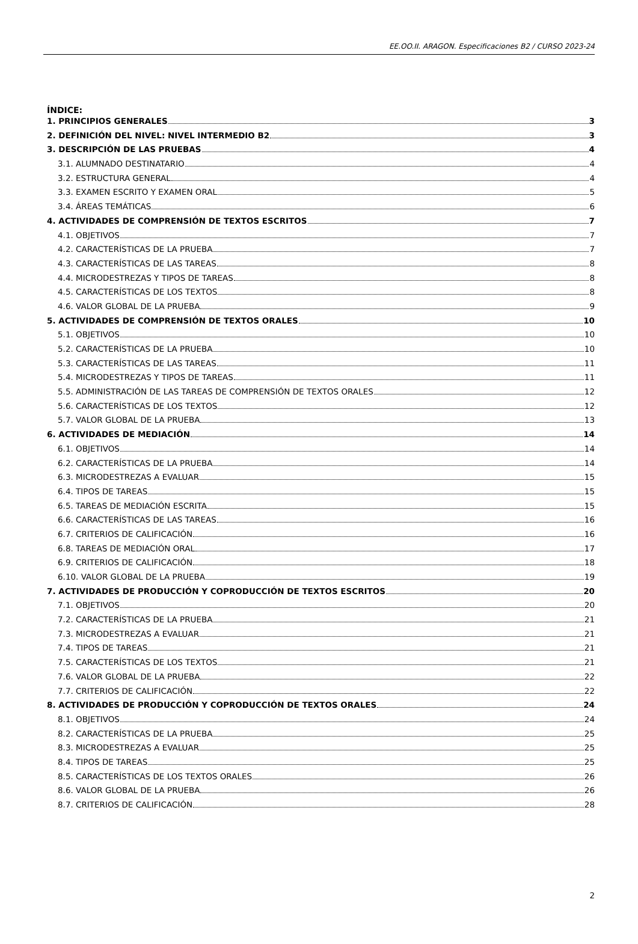EE.OO.II. ARAGON. Especificaciones B2 / CURSO 2023-24
ÍNDICE:
1. PRINCIPIOS GENERALES 3
2. DEFINICIÓN DEL NIVEL: NIVEL INTERMEDIO B2 3
3. DESCRIPCIÓN DE LAS PRUEBAS 4
3.1. ALUMNADO DESTINATARIO 4
3.2. ESTRUCTURA GENERAL 4
3.3. EXAMEN ESCRITO Y EXAMEN ORAL 5
3.4. ÁREAS TEMÁTICAS 6
4. ACTIVIDADES DE COMPRENSIÓN DE TEXTOS ESCRITOS 7
4.1. OBJETIVOS 7
4.2. CARACTERÍSTICAS DE LA PRUEBA 7
4.3. CARACTERÍSTICAS DE LAS TAREAS 8
4.4. MICRODESTREZAS Y TIPOS DE TAREAS 8
4.5. CARACTERÍSTICAS DE LOS TEXTOS 8
4.6. VALOR GLOBAL DE LA PRUEBA 9
5. ACTIVIDADES DE COMPRENSIÓN DE TEXTOS ORALES 10
5.1. OBJETIVOS 10
5.2. CARACTERÍSTICAS DE LA PRUEBA 10
5.3. CARACTERÍSTICAS DE LAS TAREAS 11
5.4. MICRODESTREZAS Y TIPOS DE TAREAS 11
5.5. ADMINISTRACIÓN DE LAS TAREAS DE COMPRENSIÓN DE TEXTOS ORALES 12
5.6. CARACTERÍSTICAS DE LOS TEXTOS 12
5.7. VALOR GLOBAL DE LA PRUEBA 13
6. ACTIVIDADES DE MEDIACIÓN 14
6.1. OBJETIVOS 14
6.2. CARACTERÍSTICAS DE LA PRUEBA 14
6.3. MICRODESTREZAS A EVALUAR 15
6.4. TIPOS DE TAREAS 15
6.5. TAREAS DE MEDIACIÓN ESCRITA 15
6.6. CARACTERÍSTICAS DE LAS TAREAS 16
6.7. CRITERIOS DE CALIFICACIÓN 16
6.8. TAREAS DE MEDIACIÓN ORAL 17
6.9. CRITERIOS DE CALIFICACIÓN 18
6.10. VALOR GLOBAL DE LA PRUEBA 19
7. ACTIVIDADES DE PRODUCCIÓN Y COPRODUCCIÓN DE TEXTOS ESCRITOS 20
7.1. OBJETIVOS 20
7.2. CARACTERÍSTICAS DE LA PRUEBA 21
7.3. MICRODESTREZAS A EVALUAR 21
7.4. TIPOS DE TAREAS 21
7.5. CARACTERÍSTICAS DE LOS TEXTOS 21
7.6. VALOR GLOBAL DE LA PRUEBA 22
7.7. CRITERIOS DE CALIFICACIÓN 22
8. ACTIVIDADES DE PRODUCCIÓN Y COPRODUCCIÓN DE TEXTOS ORALES 24
8.1. OBJETIVOS 24
8.2. CARACTERÍSTICAS DE LA PRUEBA 25
8.3. MICRODESTREZAS A EVALUAR 25
8.4. TIPOS DE TAREAS 25
8.5. CARACTERÍSTICAS DE LOS TEXTOS ORALES 26
8.6. VALOR GLOBAL DE LA PRUEBA 26
8.7. CRITERIOS DE CALIFICACIÓN 28
2